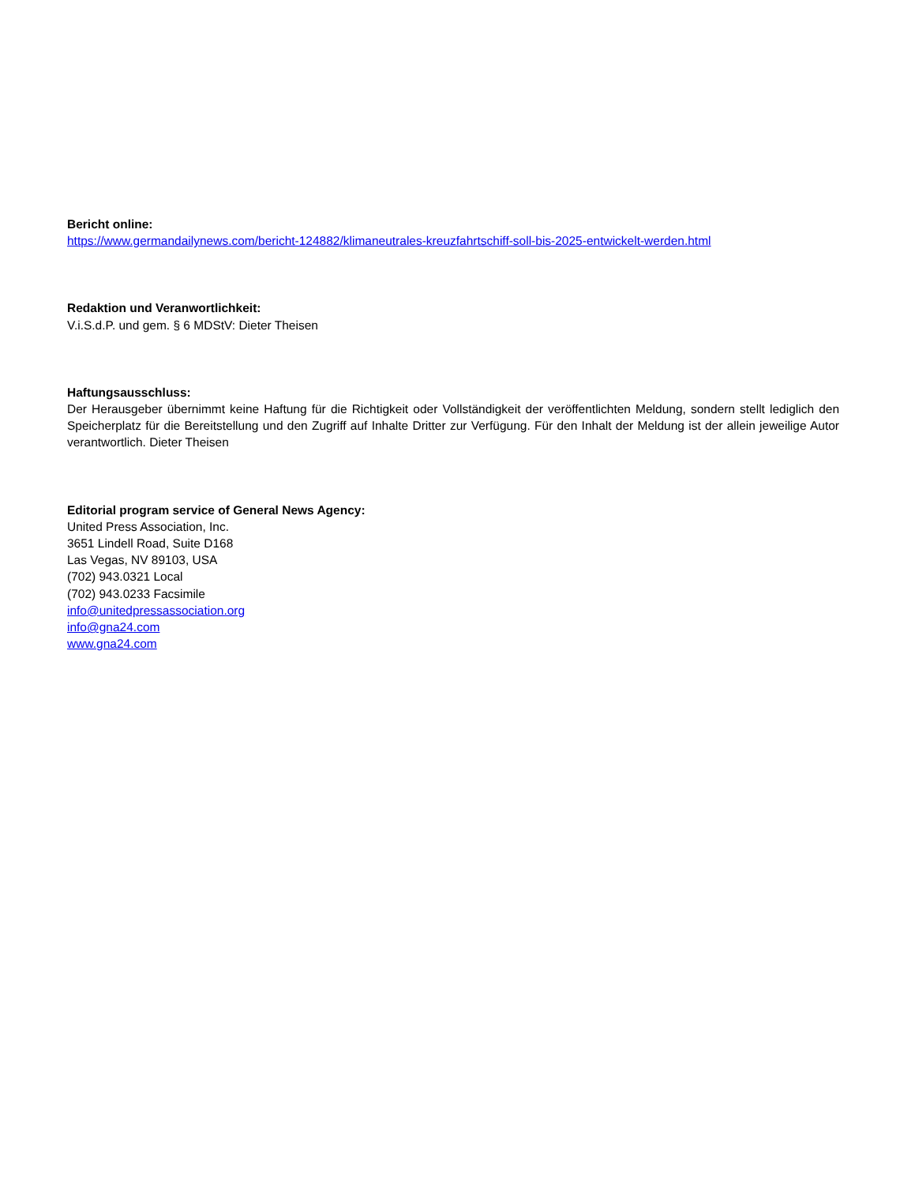Bericht online:
https://www.germandailynews.com/bericht-124882/klimaneutrales-kreuzfahrtschiff-soll-bis-2025-entwickelt-werden.html
Redaktion und Veranwortlichkeit:
V.i.S.d.P. und gem. § 6 MDStV: Dieter Theisen
Haftungsausschluss:
Der Herausgeber übernimmt keine Haftung für die Richtigkeit oder Vollständigkeit der veröffentlichten Meldung, sondern stellt lediglich den Speicherplatz für die Bereitstellung und den Zugriff auf Inhalte Dritter zur Verfügung. Für den Inhalt der Meldung ist der allein jeweilige Autor verantwortlich. Dieter Theisen
Editorial program service of General News Agency:
United Press Association, Inc.
3651 Lindell Road, Suite D168
Las Vegas, NV 89103, USA
(702) 943.0321 Local
(702) 943.0233 Facsimile
info@unitedpressassociation.org
info@gna24.com
www.gna24.com